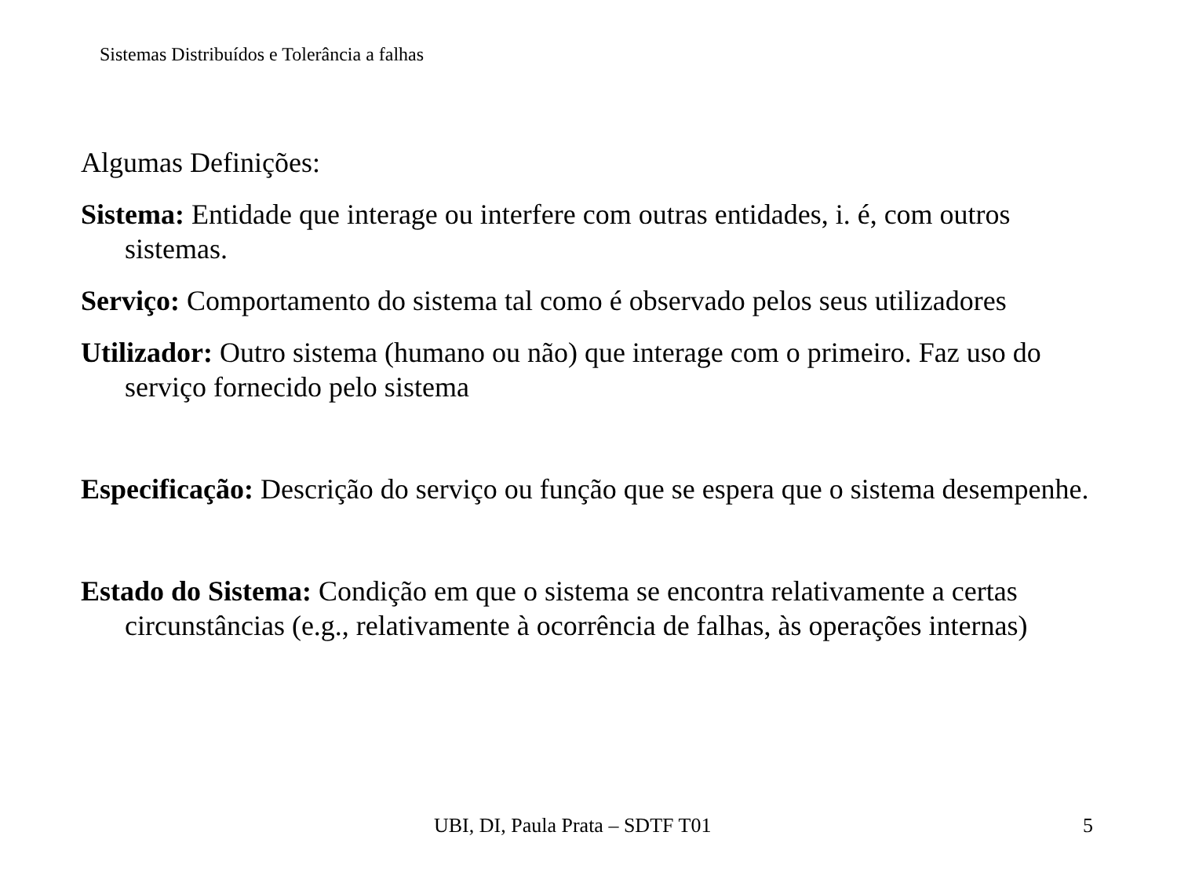Sistemas Distribuídos e Tolerância a falhas
Algumas Definições:
Sistema: Entidade que interage ou interfere com outras entidades, i. é, com outros sistemas.
Serviço: Comportamento do sistema tal como é observado pelos seus utilizadores
Utilizador: Outro sistema (humano ou não) que interage com o primeiro. Faz uso do serviço fornecido pelo sistema
Especificação: Descrição do serviço ou função que se espera que o sistema desempenhe.
Estado do Sistema: Condição em que o sistema se encontra relativamente a certas circunstâncias (e.g., relativamente à ocorrência de falhas, às operações internas)
UBI, DI, Paula Prata – SDTF T01 5